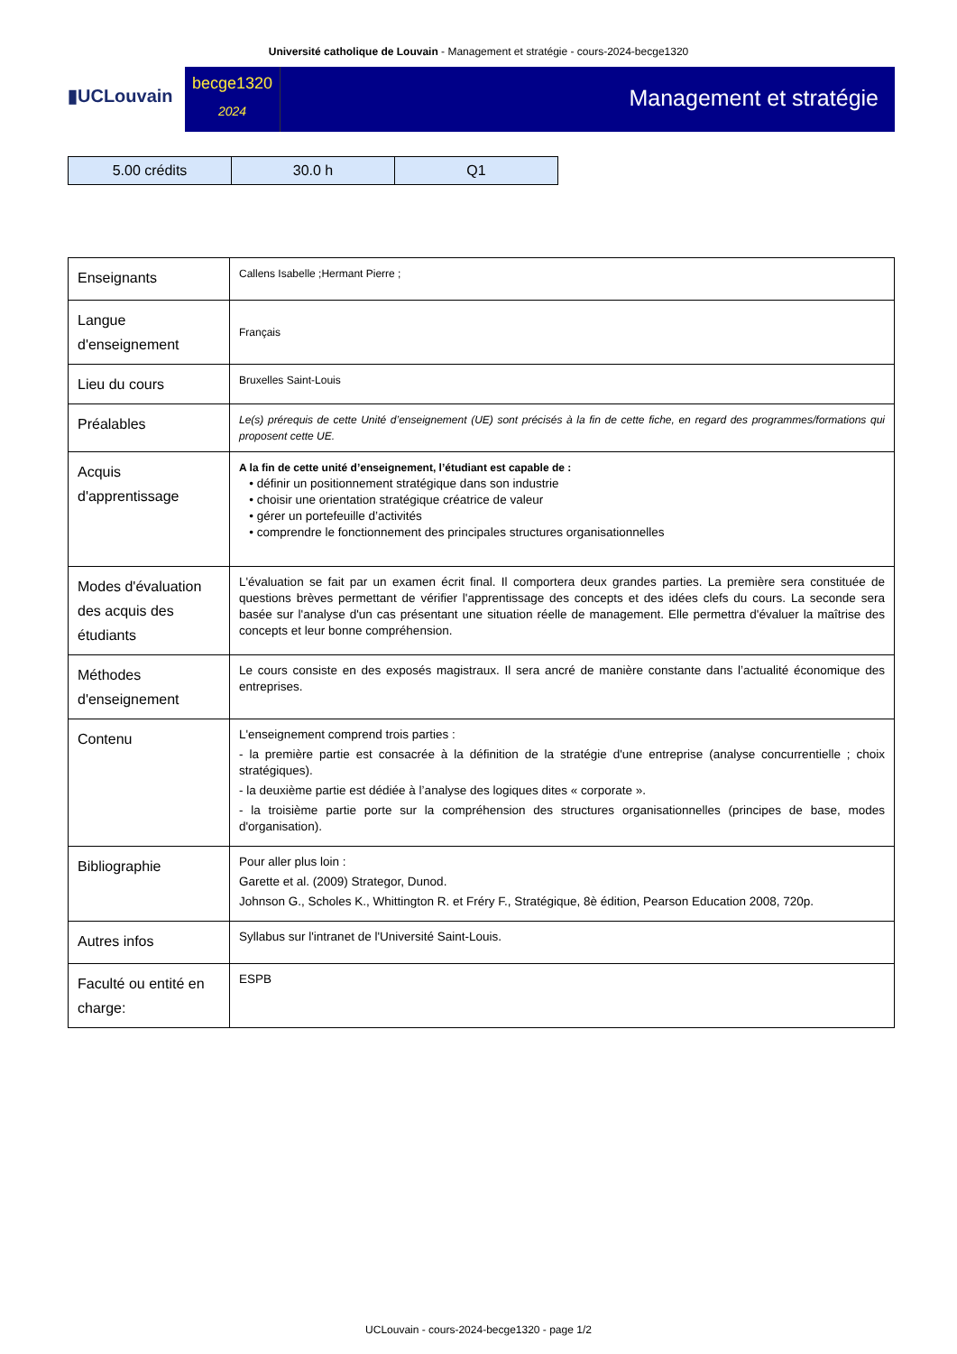Université catholique de Louvain - Management et stratégie - cours-2024-becge1320
▮UCLouvain
becge1320
2024
Management et stratégie
| 5.00 crédits | 30.0 h | Q1 |
| Enseignants | Callens Isabelle ;Hermant Pierre ; |
| Langue d'enseignement | Français |
| Lieu du cours | Bruxelles Saint-Louis |
| Préalables | Le(s) prérequis de cette Unité d’enseignement (UE) sont précisés à la fin de cette fiche, en regard des programmes/formations qui proposent cette UE. |
| Acquis d'apprentissage | A la fin de cette unité d’enseignement, l’étudiant est capable de : • définir un positionnement stratégique dans son industrie • choisir une orientation stratégique créatrice de valeur • gérer un portefeuille d’activités • comprendre le fonctionnement des principales structures organisationnelles |
| Modes d'évaluation des acquis des étudiants | L'évaluation se fait par un examen écrit final. Il comportera deux grandes parties. La première sera constituée de questions brèves permettant de vérifier l'apprentissage des concepts et des idées clefs du cours. La seconde sera basée sur l'analyse d'un cas présentant une situation réelle de management. Elle permettra d'évaluer la maîtrise des concepts et leur bonne compréhension. |
| Méthodes d'enseignement | Le cours consiste en des exposés magistraux. Il sera ancré de manière constante dans l’actualité économique des entreprises. |
| Contenu | L'enseignement comprend trois parties : - la première partie est consacrée à la définition de la stratégie d'une entreprise (analyse concurrentielle ; choix stratégiques). - la deuxième partie est dédiée à l’analyse des logiques dites « corporate ». - la troisième partie porte sur la compréhension des structures organisationnelles (principes de base, modes d'organisation). |
| Bibliographie | Pour aller plus loin : Garette et al. (2009) Strategor, Dunod. Johnson G., Scholes K., Whittington R. et Fréry F., Stratégique, 8è édition, Pearson Education 2008, 720p. |
| Autres infos | Syllabus sur l'intranet de l'Université Saint-Louis. |
| Faculté ou entité en charge: | ESPB |
UCLouvain - cours-2024-becge1320 - page 1/2